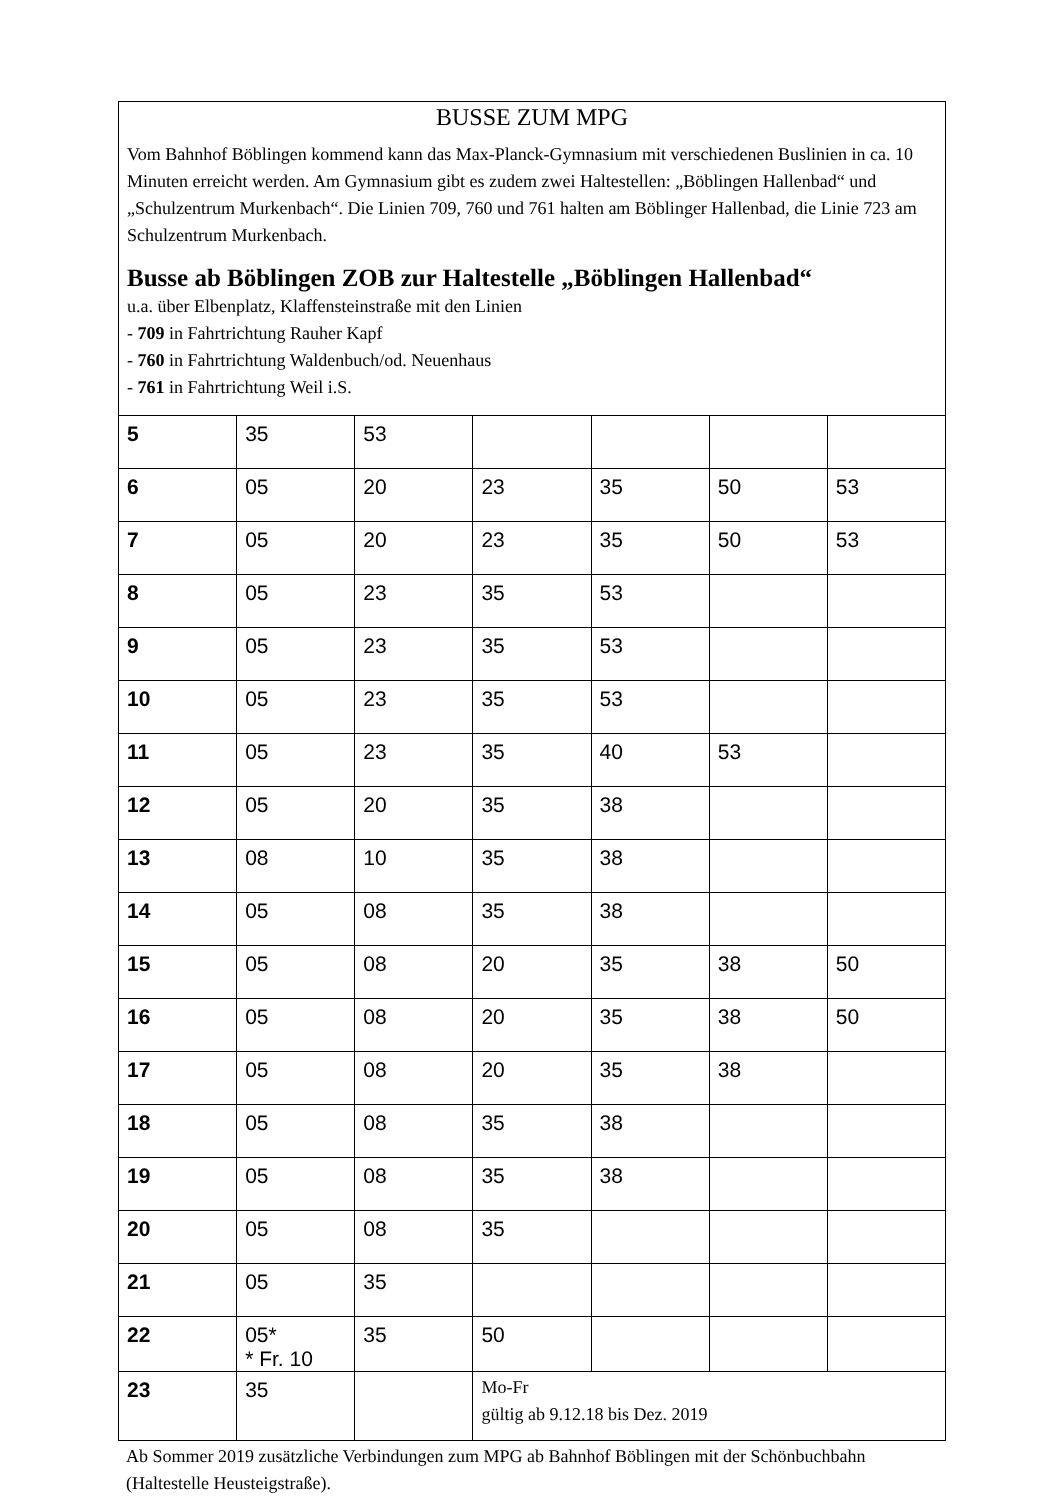BUSSE ZUM MPG
Vom Bahnhof Böblingen kommend kann das Max-Planck-Gymnasium mit verschiedenen Buslinien in ca. 10 Minuten erreicht werden. Am Gymnasium gibt es zudem zwei Haltestellen: „Böblingen Hallenbad“ und „Schulzentrum Murkenbach“. Die Linien 709, 760 und 761 halten am Böblinger Hallenbad, die Linie 723 am Schulzentrum Murkenbach.
Busse ab Böblingen ZOB zur Haltestelle „Böblingen Hallenbad“
u.a. über Elbenplatz, Klaffensteinstraße mit den Linien
- 709 in Fahrtrichtung Rauher Kapf
- 760 in Fahrtrichtung Waldenbuch/od. Neuenhaus
- 761 in Fahrtrichtung Weil i.S.
| 5 | 35 | 53 | | | | |
| 6 | 05 | 20 | 23 | 35 | 50 | 53 |
| 7 | 05 | 20 | 23 | 35 | 50 | 53 |
| 8 | 05 | 23 | 35 | 53 | | |
| 9 | 05 | 23 | 35 | 53 | | |
| 10 | 05 | 23 | 35 | 53 | | |
| 11 | 05 | 23 | 35 | 40 | 53 | |
| 12 | 05 | 20 | 35 | 38 | | |
| 13 | 08 | 10 | 35 | 38 | | |
| 14 | 05 | 08 | 35 | 38 | | |
| 15 | 05 | 08 | 20 | 35 | 38 | 50 |
| 16 | 05 | 08 | 20 | 35 | 38 | 50 |
| 17 | 05 | 08 | 20 | 35 | 38 | |
| 18 | 05 | 08 | 35 | 38 | | |
| 19 | 05 | 08 | 35 | 38 | | |
| 20 | 05 | 08 | 35 | | | |
| 21 | 05 | 35 | | | | |
| 22 | 05* * Fr. 10 | 35 | 50 | | | |
| 23 | 35 | | Mo-Fr gültig ab 9.12.18 bis Dez. 2019 | | | |
Ab Sommer 2019 zusätzliche Verbindungen zum MPG ab Bahnhof Böblingen mit der Schönbuchbahn (Haltestelle Heusteigstraße).